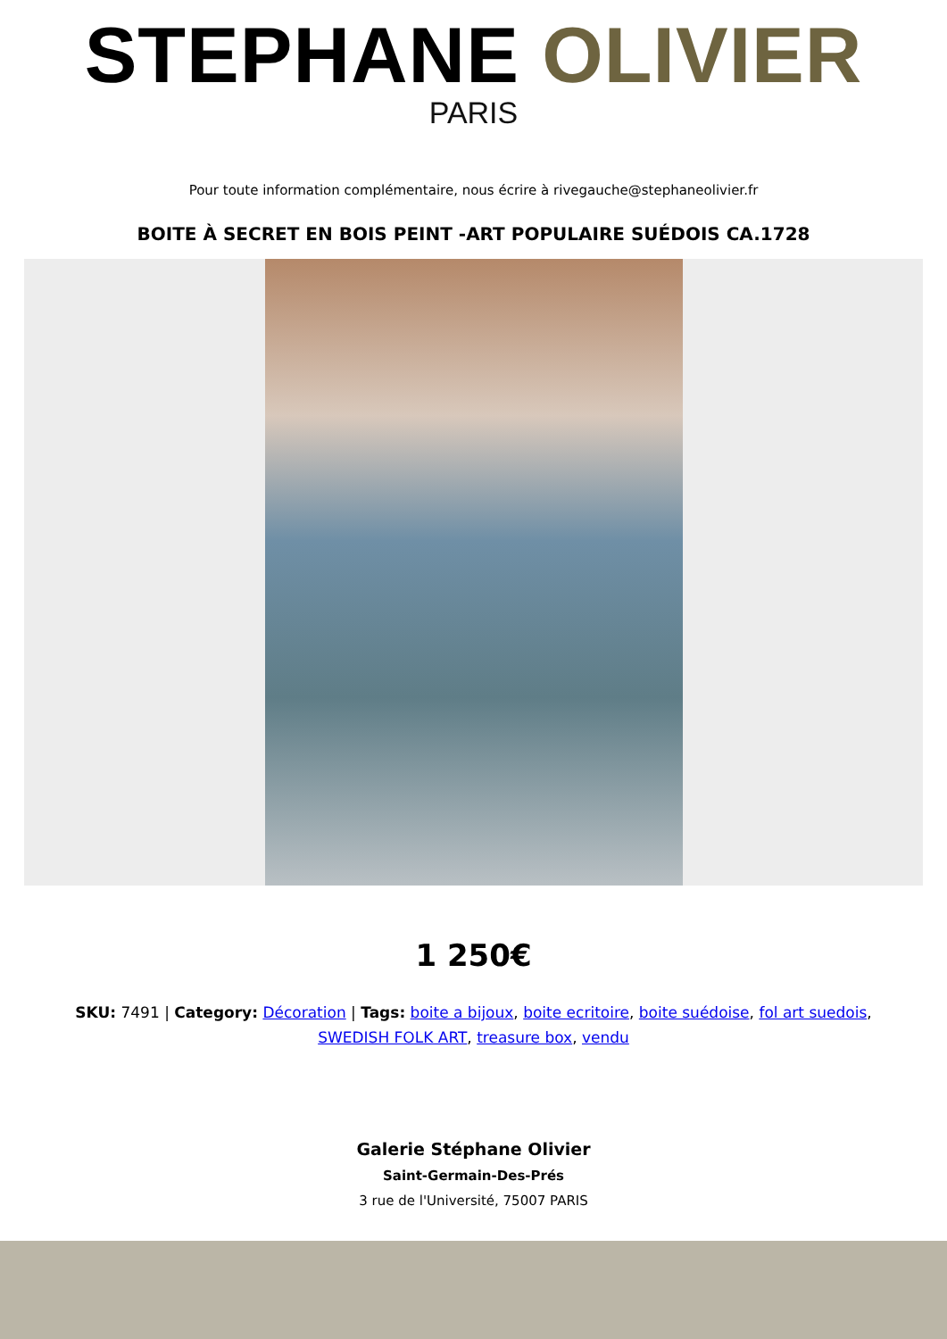STEPHANE OLIVIER
PARIS
Pour toute information complémentaire, nous écrire à rivegauche@stephaneolivier.fr
BOITE À SECRET EN BOIS PEINT -ART POPULAIRE SUÉDOIS CA.1728
1 250€
SKU: 7491 | Category: Décoration | Tags: boite a bijoux, boite ecritoire, boite suédoise, fol art suedois, SWEDISH FOLK ART, treasure box, vendu
Galerie Stéphane Olivier
Saint-Germain-Des-Prés
3 rue de l'Université, 75007 PARIS